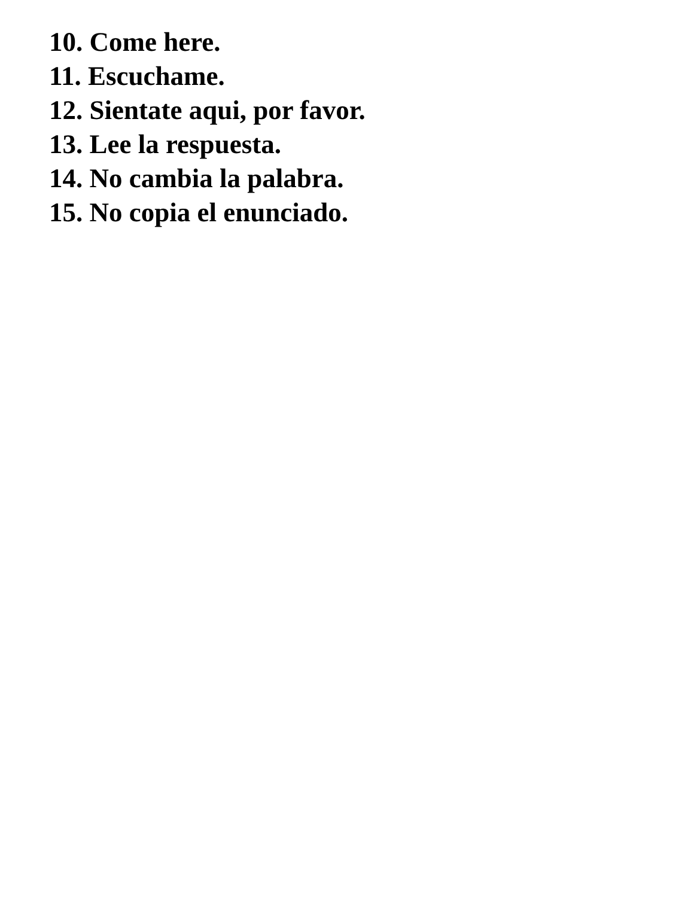10. Come here.
11. Escuchame.
12. Sientate aqui, por favor.
13. Lee la respuesta.
14. No cambia la palabra.
15. No copia el enunciado.